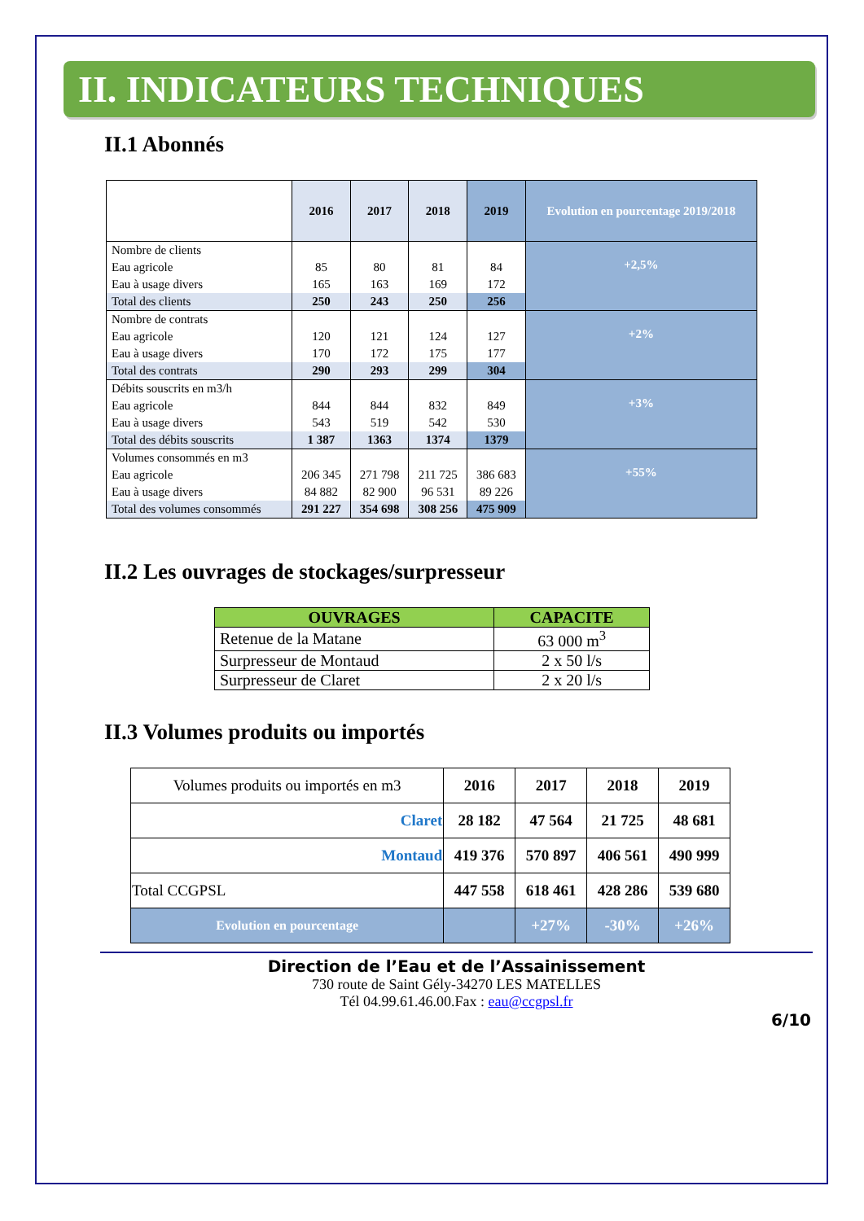II. INDICATEURS TECHNIQUES
II.1 Abonnés
| | 2016 | 2017 | 2018 | 2019 | Evolution en pourcentage 2019/2018 |
| --- | --- | --- | --- | --- | --- |
| Nombre de clients | | | | | +2,5% |
| Eau agricole | 85 | 80 | 81 | 84 | |
| Eau à usage divers | 165 | 163 | 169 | 172 | |
| Total des clients | 250 | 243 | 250 | 256 | |
| Nombre de contrats | | | | | +2% |
| Eau agricole | 120 | 121 | 124 | 127 | |
| Eau à usage divers | 170 | 172 | 175 | 177 | |
| Total des contrats | 290 | 293 | 299 | 304 | |
| Débits souscrits en m3/h | | | | | +3% |
| Eau agricole | 844 | 844 | 832 | 849 | |
| Eau à usage divers | 543 | 519 | 542 | 530 | |
| Total des débits souscrits | 1 387 | 1363 | 1374 | 1379 | |
| Volumes consommés en m3 | | | | | +55% |
| Eau agricole | 206 345 | 271 798 | 211 725 | 386 683 | |
| Eau à usage divers | 84 882 | 82 900 | 96 531 | 89 226 | |
| Total des volumes consommés | 291 227 | 354 698 | 308 256 | 475 909 | |
II.2 Les ouvrages de stockages/surpresseur
| OUVRAGES | CAPACITE |
| --- | --- |
| Retenue de la Matane | 63 000 m<sup>3</sup> |
| Surpresseur de Montaud | 2 x 50 l/s |
| Surpresseur de Claret | 2 x 20 l/s |
II.3 Volumes produits ou importés
| Volumes produits ou importés en m3 | 2016 | 2017 | 2018 | 2019 |
| Claret | 28 182 | 47 564 | 21 725 | 48 681 |
| Montaud | 419 376 | 570 897 | 406 561 | 490 999 |
| Total CCGPSL | 447 558 | 618 461 | 428 286 | 539 680 |
| Evolution en pourcentage | | +27% | -30% | +26% |
Direction de l’Eau et de l’Assainissement
730 route de Saint Gély-34270 LES MATELLES
Tél 04.99.61.46.00.Fax : eau@ccgpsl.fr
6/10